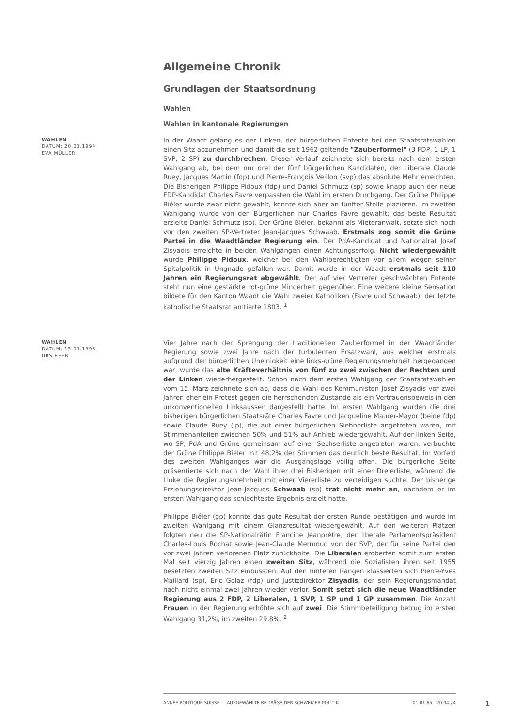Allgemeine Chronik
Grundlagen der Staatsordnung
Wahlen
Wahlen in kantonale Regierungen
WAHLEN
DATUM: 20.03.1994
EVA MÜLLER
In der Waadt gelang es der Linken, der bürgerlichen Entente bei den Staatsratswahlen einen Sitz abzunehmen und damit die seit 1962 geltende "Zauberformel" (3 FDP, 1 LP, 1 SVP, 2 SP) zu durchbrechen. Dieser Verlauf zeichnete sich bereits nach dem ersten Wahlgang ab, bei dem nur drei der fünf bürgerlichen Kandidaten, der Liberale Claude Ruey, Jacques Martin (fdp) und Pierre-François Veillon (svp) das absolute Mehr erreichten. Die Bisherigen Philippe Pidoux (fdp) und Daniel Schmutz (sp) sowie knapp auch der neue FDP-Kandidat Charles Favre verpassten die Wahl im ersten Durchgang. Der Grüne Philippe Biéler wurde zwar nicht gewählt, konnte sich aber an fünfter Stelle plazieren. Im zweiten Wahlgang wurde von den Bürgerlichen nur Charles Favre gewählt; das beste Resultat erzielte Daniel Schmutz (sp). Der Grüne Biéler, bekannt als Mieteranwalt, setzte sich noch vor den zweiten SP-Vertreter Jean-Jacques Schwaab. Erstmals zog somit die Grüne Partei in die Waadtländer Regierung ein. Der PdA-Kandidat und Nationalrat Josef Zisyadis erreichte in beiden Wahlgängen einen Achtungserfolg. Nicht wiedergewählt wurde Philippe Pidoux, welcher bei den Wahlberechtigten vor allem wegen seiner Spitalpolitik in Ungnade gefallen war. Damit wurde in der Waadt erstmals seit 110 Jahren ein Regierungsrat abgewählt. Der auf vier Vertreter geschwächten Entente steht nun eine gestärkte rot-grüne Minderheit gegenüber. Eine weitere kleine Sensation bildete für den Kanton Waadt die Wahl zweier Katholiken (Favre und Schwaab); der letzte katholische Staatsrat amtierte 1803. <sup>1</sup>
WAHLEN
DATUM: 15.03.1998
URS BEER
Vier Jahre nach der Sprengung der traditionellen Zauberformel in der Waadtländer Regierung sowie zwei Jahre nach der turbulenten Ersatzwahl, aus welcher erstmals aufgrund der bürgerlichen Uneinigkeit eine links-grüne Regierungsmehrheit hergegangen war, wurde das alte Kräfteverhältnis von fünf zu zwei zwischen der Rechten und der Linken wiederhergestellt. Schon nach dem ersten Wahlgang der Staatsratswahlen vom 15. März zeichnete sich ab, dass die Wahl des Kommunisten Josef Zisyadis vor zwei Jahren eher ein Protest gegen die herrschenden Zustände als ein Vertrauensbeweis in den unkonventionellen Linksaussen dargestellt hatte. Im ersten Wahlgang wurden die drei bisherigen bürgerlichen Staatsräte Charles Favre und Jacqueline Maurer-Mayor (beide fdp) sowie Claude Ruey (lp), die auf einer bürgerlichen Siebnerliste angetreten waren, mit Stimmenanteilen zwischen 50% und 51% auf Anhieb wiedergewählt. Auf der linken Seite, wo SP, PdA und Grüne gemeinsam auf einer Sechserliste angetreten waren, verbuchte der Grüne Philippe Biéler mit 48,2% der Stimmen das deutlich beste Resultat. Im Vorfeld des zweiten Wahlganges war die Ausgangslage völlig offen. Die bürgerliche Seite präsentierte sich nach der Wahl ihrer drei Bisherigen mit einer Dreierliste, während die Linke die Regierungsmehrheit mit einer Viererliste zu verteidigen suchte. Der bisherige Erziehungsdirektor Jean-Jacques Schwaab (sp) trat nicht mehr an, nachdem er im ersten Wahlgang das schlechteste Ergebnis erzielt hatte.
Philippe Biéler (gp) konnte das gute Resultat der ersten Runde bestätigen und wurde im zweiten Wahlgang mit einem Glanzresultat wiedergewählt. Auf den weiteren Plätzen folgten neu die SP-Nationalrätin Francine Jeanprêtre, der liberale Parlamentspräsident Charles-Louis Rochat sowie Jean-Claude Mermoud von der SVP, der für seine Partei den vor zwei Jahren verlorenen Platz zurückholte. Die Liberalen eroberten somit zum ersten Mal seit vierzig Jahren einen zweiten Sitz, während die Sozialisten ihren seit 1955 besetzten zweiten Sitz einbüssten. Auf den hinteren Rängen klassierten sich Pierre-Yves Maillard (sp), Eric Golaz (fdp) und Justizdirektor Zisyadis, der sein Regierungsmandat nach nicht einmal zwei Jahren wieder verlor. Somit setzt sich die neue Waadtländer Regierung aus 2 FDP, 2 Liberalen, 1 SVP, 1 SP und 1 GP zusammen. Die Anzahl Frauen in der Regierung erhöhte sich auf zwei. Die Stimmbeteiligung betrug im ersten Wahlgang 31,2%, im zweiten 29,8%. <sup>2</sup>
ANNÉE POLITIQUE SUISSE — AUSGEWÄHLTE BEITRÄGE DER SCHWEIZER POLITIK 01.01.65 - 20.04.24
1